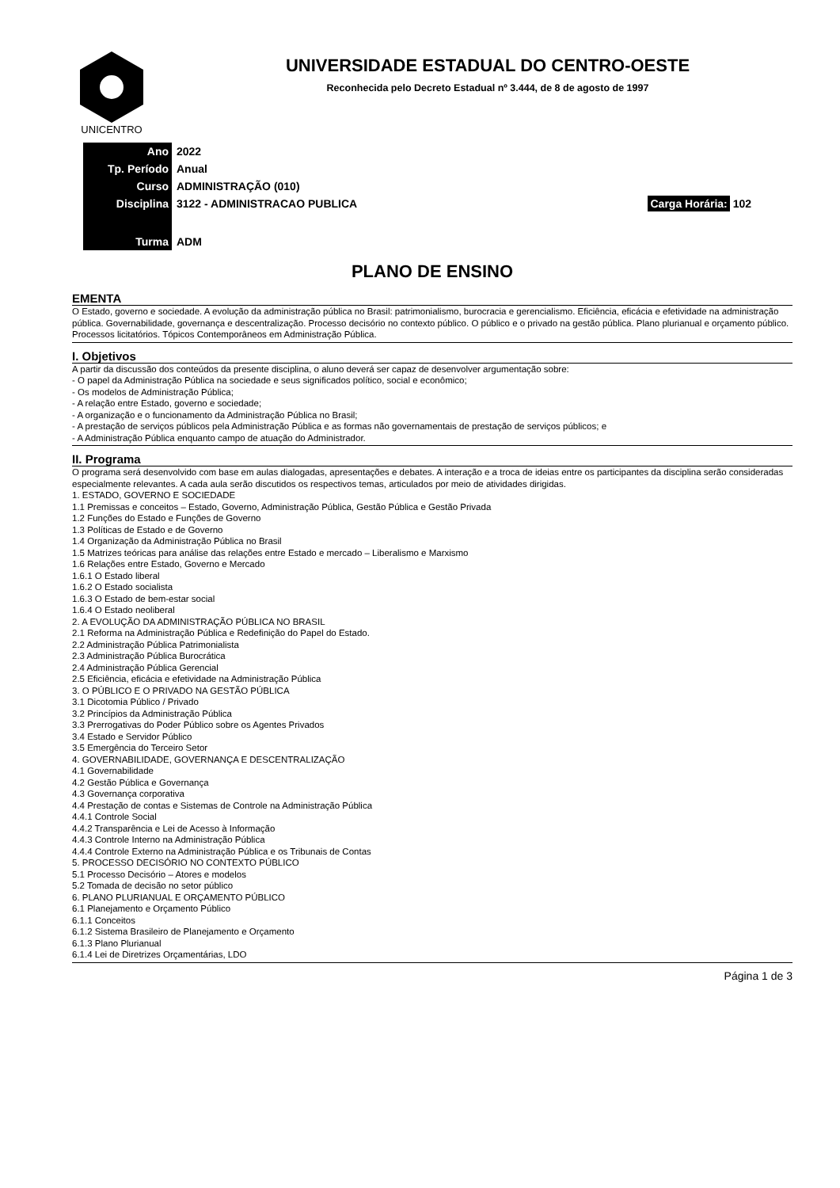UNICENTRO
UNIVERSIDADE ESTADUAL DO CENTRO-OESTE
Reconhecida pelo Decreto Estadual nº 3.444, de 8 de agosto de 1997
| Ano | 2022 | |
| Tp. Período | Anual | |
| Curso | ADMINISTRAÇÃO (010) | |
| Disciplina | 3122 - ADMINISTRACAO PUBLICA | Carga Horária: 102 |
| Turma | ADM | |
PLANO DE ENSINO
EMENTA
O Estado, governo e sociedade. A evolução da administração pública no Brasil: patrimonialismo, burocracia e gerencialismo. Eficiência, eficácia e efetividade na administração pública. Governabilidade, governança e descentralização. Processo decisório no contexto público. O público e o privado na gestão pública. Plano plurianual e orçamento público. Processos licitatórios. Tópicos Contemporâneos em Administração Pública.
I. Objetivos
A partir da discussão dos conteúdos da presente disciplina, o aluno deverá ser capaz de desenvolver argumentação sobre:
- O papel da Administração Pública na sociedade e seus significados político, social e econômico;
- Os modelos de Administração Pública;
- A relação entre Estado, governo e sociedade;
- A organização e o funcionamento da Administração Pública no Brasil;
- A prestação de serviços públicos pela Administração Pública e as formas não governamentais de prestação de serviços públicos; e
- A Administração Pública enquanto campo de atuação do Administrador.
II. Programa
O programa será desenvolvido com base em aulas dialogadas, apresentações e debates. A interação e a troca de ideias entre os participantes da disciplina serão consideradas especialmente relevantes. A cada aula serão discutidos os respectivos temas, articulados por meio de atividades dirigidas.
1. ESTADO, GOVERNO E SOCIEDADE
1.1 Premissas e conceitos – Estado, Governo, Administração Pública, Gestão Pública e Gestão Privada
1.2 Funções do Estado e Funções de Governo
1.3 Políticas de Estado e de Governo
1.4 Organização da Administração Pública no Brasil
1.5 Matrizes teóricas para análise das relações entre Estado e mercado – Liberalismo e Marxismo
1.6 Relações entre Estado, Governo e Mercado
1.6.1 O Estado liberal
1.6.2 O Estado socialista
1.6.3 O Estado de bem-estar social
1.6.4 O Estado neoliberal
2. A EVOLUÇÃO DA ADMINISTRAÇÃO PÚBLICA NO BRASIL
2.1 Reforma na Administração Pública e Redefinição do Papel do Estado.
2.2 Administração Pública Patrimonialista
2.3 Administração Pública Burocrática
2.4 Administração Pública Gerencial
2.5 Eficiência, eficácia e efetividade na Administração Pública
3. O PÚBLICO E O PRIVADO NA GESTÃO PÚBLICA
3.1 Dicotomia Público / Privado
3.2 Princípios da Administração Pública
3.3 Prerrogativas do Poder Público sobre os Agentes Privados
3.4 Estado e Servidor Público
3.5 Emergência do Terceiro Setor
4. GOVERNABILIDADE, GOVERNANÇA E DESCENTRALIZAÇÃO
4.1 Governabilidade
4.2 Gestão Pública e Governança
4.3 Governança corporativa
4.4 Prestação de contas e Sistemas de Controle na Administração Pública
4.4.1 Controle Social
4.4.2 Transparência e Lei de Acesso à Informação
4.4.3 Controle Interno na Administração Pública
4.4.4 Controle Externo na Administração Pública e os Tribunais de Contas
5. PROCESSO DECISÓRIO NO CONTEXTO PÚBLICO
5.1 Processo Decisório – Atores e modelos
5.2 Tomada de decisão no setor público
6. PLANO PLURIANUAL E ORÇAMENTO PÚBLICO
6.1 Planejamento e Orçamento Público
6.1.1 Conceitos
6.1.2 Sistema Brasileiro de Planejamento e Orçamento
6.1.3 Plano Plurianual
6.1.4 Lei de Diretrizes Orçamentárias, LDO
Página 1 de 3